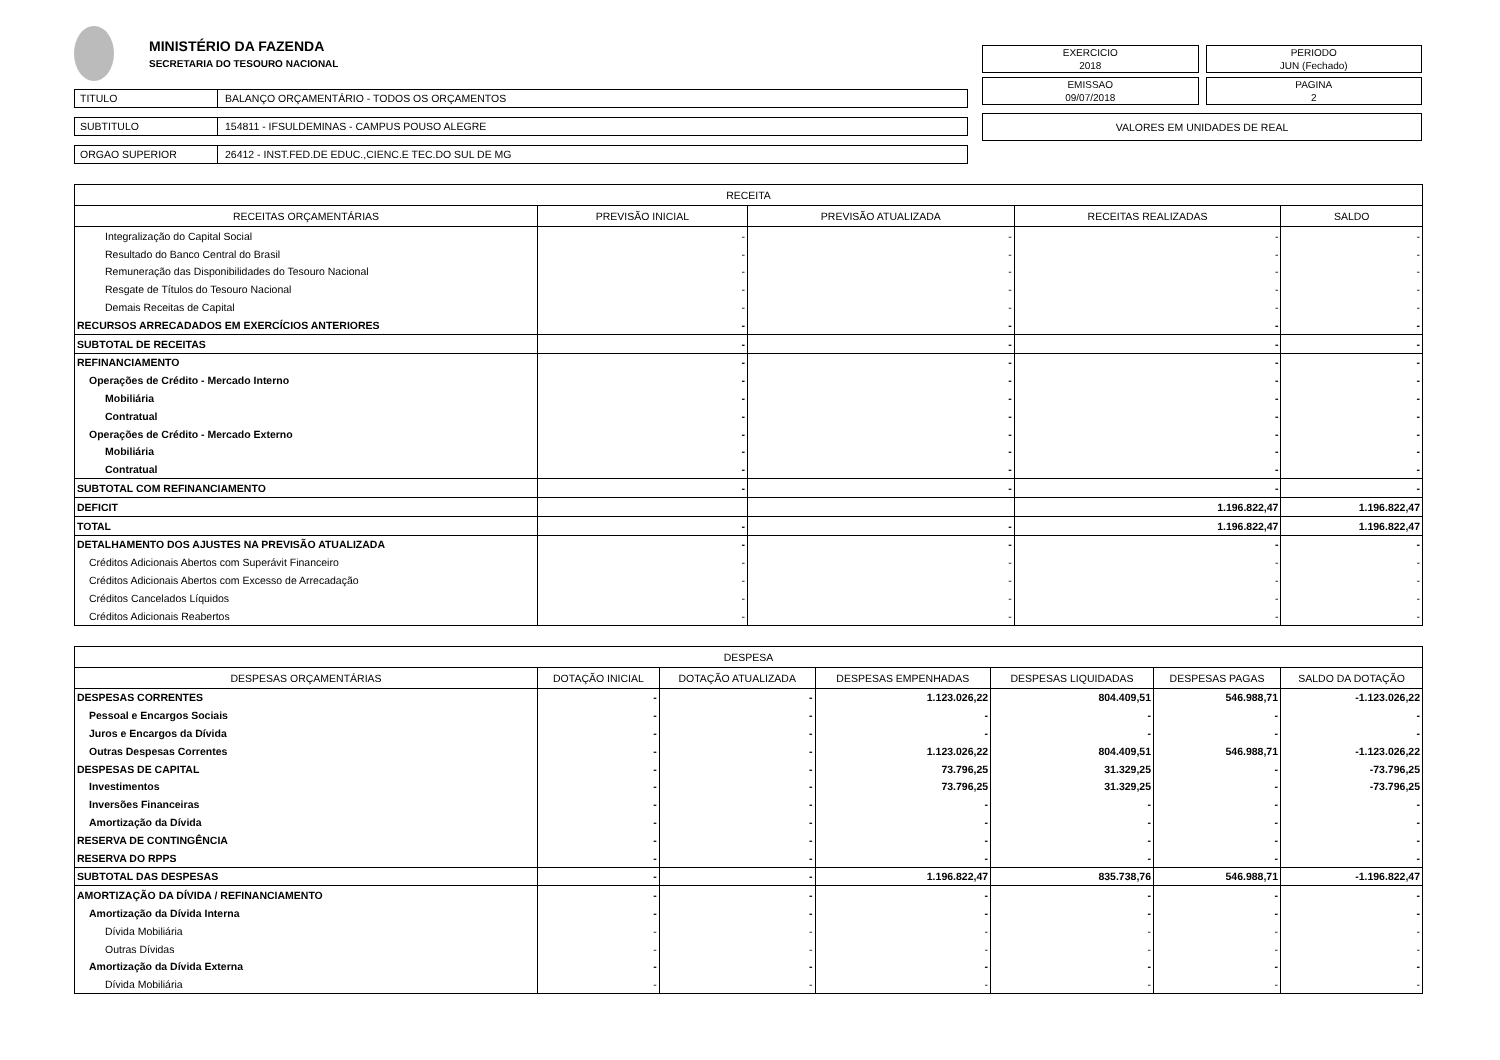MINISTÉRIO DA FAZENDA
SECRETARIA DO TESOURO NACIONAL
TITULO BALANÇO ORÇAMENTÁRIO - TODOS OS ORÇAMENTOS
SUBTITULO 154811 - IFSULDEMINAS - CAMPUS POUSO ALEGRE
ORGAO SUPERIOR 26412 - INST.FED.DE EDUC.,CIENC.E TEC.DO SUL DE MG
EXERCICIO
2018
PERIODO
JUN (Fechado)
EMISSAO
09/07/2018
PAGINA
2
VALORES EM UNIDADES DE REAL
| RECEITA | | | | |
| --- | --- | --- | --- | --- |
| RECEITAS ORÇAMENTÁRIAS | PREVISÃO INICIAL | PREVISÃO ATUALIZADA | RECEITAS REALIZADAS | SALDO |
| Integralização do Capital Social | - | - | - | - |
| Resultado do Banco Central do Brasil | - | - | - | - |
| Remuneração das Disponibilidades do Tesouro Nacional | - | - | - | - |
| Resgate de Títulos do Tesouro Nacional | - | - | - | - |
| Demais Receitas de Capital | - | - | - | - |
| RECURSOS ARRECADADOS EM EXERCÍCIOS ANTERIORES | - | - | - | - |
| SUBTOTAL DE RECEITAS | - | - | - | - |
| REFINANCIAMENTO | - | - | - | - |
| Operações de Crédito - Mercado Interno | - | - | - | - |
| Mobiliária | - | - | - | - |
| Contratual | - | - | - | - |
| Operações de Crédito - Mercado Externo | - | - | - | - |
| Mobiliária | - | - | - | - |
| Contratual | - | - | - | - |
| SUBTOTAL COM REFINANCIAMENTO | - | - | - | - |
| DEFICIT | | | 1.196.822,47 | 1.196.822,47 |
| TOTAL | - | - | 1.196.822,47 | 1.196.822,47 |
| DETALHAMENTO DOS AJUSTES NA PREVISÃO ATUALIZADA | - | - | - | - |
| Créditos Adicionais Abertos com Superávit Financeiro | - | - | - | - |
| Créditos Adicionais Abertos com Excesso de Arrecadação | - | - | - | - |
| Créditos Cancelados Líquidos | - | - | - | - |
| Créditos Adicionais Reabertos | - | - | - | - |
| DESPESA | | | | | | |
| --- | --- | --- | --- | --- | --- | --- |
| DESPESAS ORÇAMENTÁRIAS | DOTAÇÃO INICIAL | DOTAÇÃO ATUALIZADA | DESPESAS EMPENHADAS | DESPESAS LIQUIDADAS | DESPESAS PAGAS | SALDO DA DOTAÇÃO |
| DESPESAS CORRENTES | - | - | 1.123.026,22 | 804.409,51 | 546.988,71 | -1.123.026,22 |
| Pessoal e Encargos Sociais | - | - | - | - | - | - |
| Juros e Encargos da Dívida | - | - | - | - | - | - |
| Outras Despesas Correntes | - | - | 1.123.026,22 | 804.409,51 | 546.988,71 | -1.123.026,22 |
| DESPESAS DE CAPITAL | - | - | 73.796,25 | 31.329,25 | - | -73.796,25 |
| Investimentos | - | - | 73.796,25 | 31.329,25 | - | -73.796,25 |
| Inversões Financeiras | - | - | - | - | - | - |
| Amortização da Dívida | - | - | - | - | - | - |
| RESERVA DE CONTINGÊNCIA | - | - | - | - | - | - |
| RESERVA DO RPPS | - | - | - | - | - | - |
| SUBTOTAL DAS DESPESAS | - | - | 1.196.822,47 | 835.738,76 | 546.988,71 | -1.196.822,47 |
| AMORTIZAÇÃO DA DÍVIDA / REFINANCIAMENTO | - | - | - | - | - | - |
| Amortização da Dívida Interna | - | - | - | - | - | - |
| Dívida Mobiliária | - | - | - | - | - | - |
| Outras Dívidas | - | - | - | - | - | - |
| Amortização da Dívida Externa | - | - | - | - | - | - |
| Dívida Mobiliária | - | - | - | - | - | - |